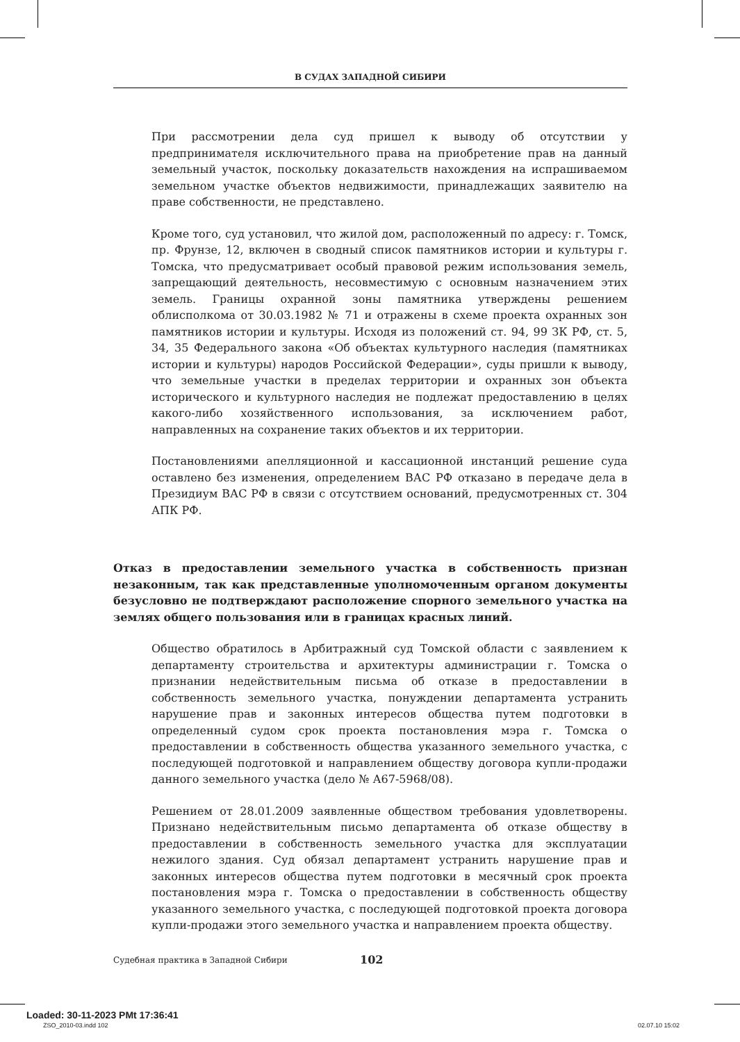В СУДАХ ЗАПАДНОЙ СИБИРИ
При рассмотрении дела суд пришел к выводу об отсутствии у предпринимателя исключительного права на приобретение прав на данный земельный участок, поскольку доказательств нахождения на испрашиваемом земельном участке объектов недвижимости, принадлежащих заявителю на праве собственности, не представлено.
Кроме того, суд установил, что жилой дом, расположенный по адресу: г. Томск, пр. Фрунзе, 12, включен в сводный список памятников истории и культуры г. Томска, что предусматривает особый правовой режим использования земель, запрещающий деятельность, несовместимую с основным назначением этих земель. Границы охранной зоны памятника утверждены решением облисполкома от 30.03.1982 № 71 и отражены в схеме проекта охранных зон памятников истории и культуры. Исходя из положений ст. 94, 99 ЗК РФ, ст. 5, 34, 35 Федерального закона «Об объектах культурного наследия (памятниках истории и культуры) народов Российской Федерации», суды пришли к выводу, что земельные участки в пределах территории и охранных зон объекта исторического и культурного наследия не подлежат предоставлению в целях какого-либо хозяйственного использования, за исключением работ, направленных на сохранение таких объектов и их территории.
Постановлениями апелляционной и кассационной инстанций решение суда оставлено без изменения, определением ВАС РФ отказано в передаче дела в Президиум ВАС РФ в связи с отсутствием оснований, предусмотренных ст. 304 АПК РФ.
Отказ в предоставлении земельного участка в собственность признан незаконным, так как представленные уполномоченным органом документы безусловно не подтверждают расположение спорного земельного участка на землях общего пользования или в границах красных линий.
Общество обратилось в Арбитражный суд Томской области с заявлением к департаменту строительства и архитектуры администрации г. Томска о признании недействительным письма об отказе в предоставлении в собственность земельного участка, понуждении департамента устранить нарушение прав и законных интересов общества путем подготовки в определенный судом срок проекта постановления мэра г. Томска о предоставлении в собственность общества указанного земельного участка, с последующей подготовкой и направлением обществу договора купли-продажи данного земельного участка (дело № А67-5968/08).
Решением от 28.01.2009 заявленные обществом требования удовлетворены. Признано недействительным письмо департамента об отказе обществу в предоставлении в собственность земельного участка для эксплуатации нежилого здания. Суд обязал департамент устранить нарушение прав и законных интересов общества путем подготовки в месячный срок проекта постановления мэра г. Томска о предоставлении в собственность обществу указанного земельного участка, с последующей подготовкой проекта договора купли-продажи этого земельного участка и направлением проекта обществу.
Судебная практика в Западной Сибири 102
Loaded: 30-11-2023 PMt 17:36:41
ZSO_2010-03.indd 102 02.07.10 15:02